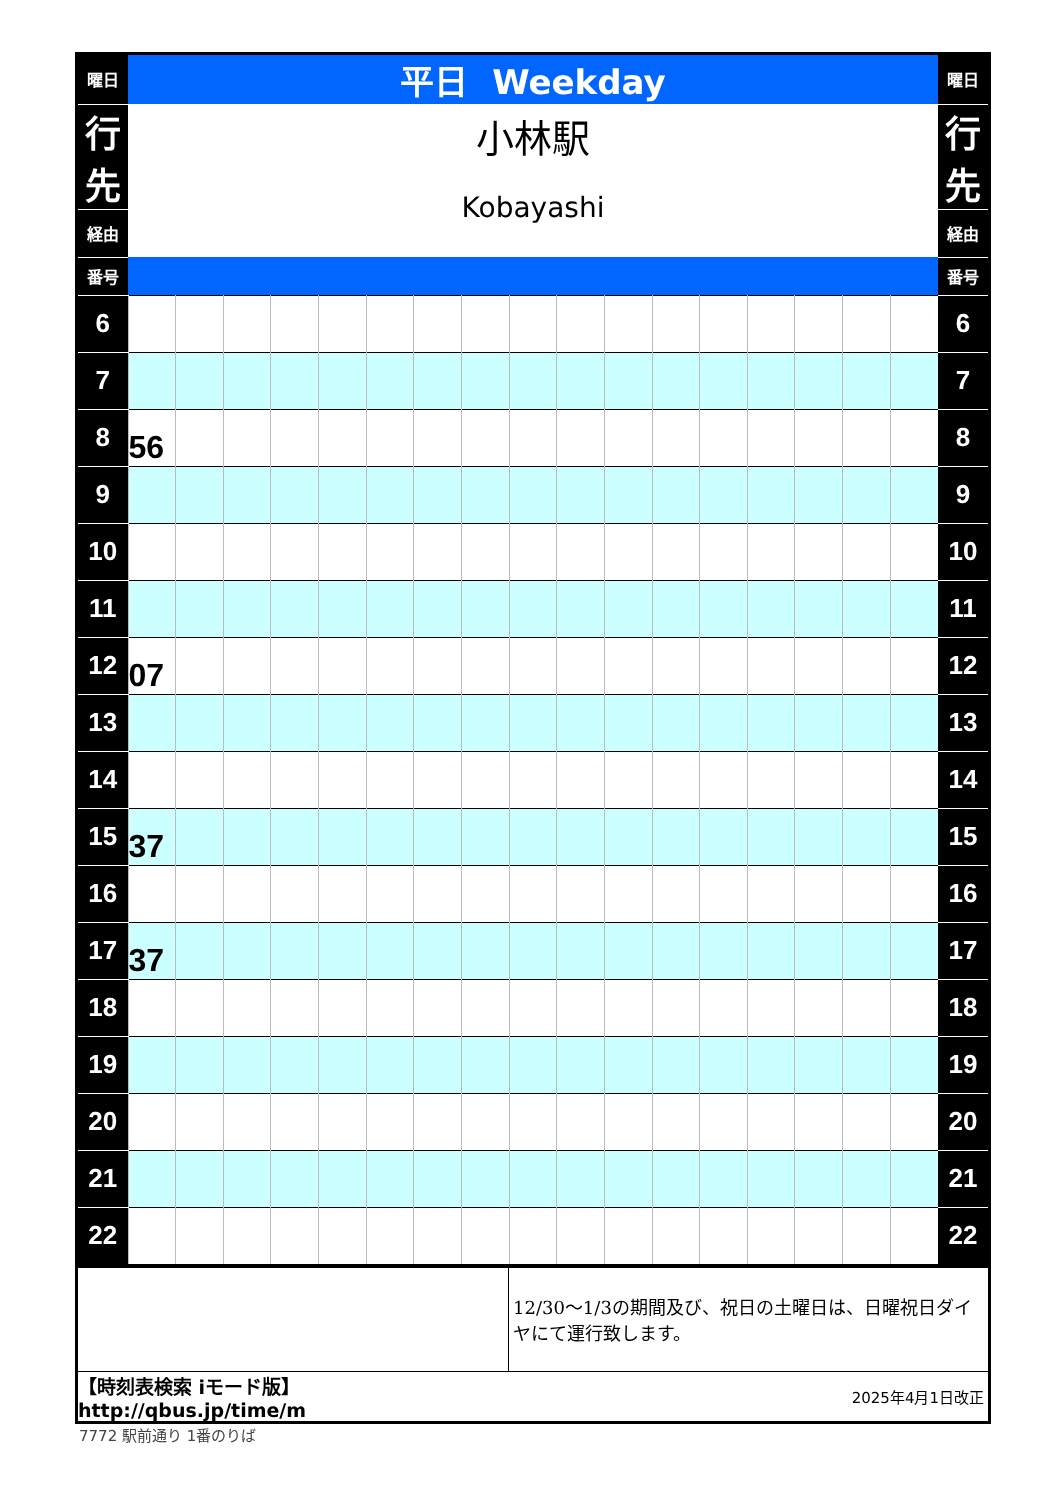| 曜日 | 平日 Weekday | | | | | | | | | | | | | | | | | 曜日 |
| --- | --- | --- | --- | --- | --- | --- | --- | --- | --- | --- | --- | --- | --- | --- | --- | --- | --- | --- |
| 行 先 | 小林駅 Kobayashi | | | | | | | | | | | | | | | | | 行 先 |
| 経由 | | | | | | | | | | | | | | | | | | 経由 |
| 番号 | | | | | | | | | | | | | | | | | | 番号 |
| 6 | | | | | | | | | | | | | | | | | | 6 |
| 7 | | | | | | | | | | | | | | | | | | 7 |
| 8 | 56 | | | | | | | | | | | | | | | | | 8 |
| 9 | | | | | | | | | | | | | | | | | | 9 |
| 10 | | | | | | | | | | | | | | | | | | 10 |
| 11 | | | | | | | | | | | | | | | | | | 11 |
| 12 | 07 | | | | | | | | | | | | | | | | | 12 |
| 13 | | | | | | | | | | | | | | | | | | 13 |
| 14 | | | | | | | | | | | | | | | | | | 14 |
| 15 | 37 | | | | | | | | | | | | | | | | | 15 |
| 16 | | | | | | | | | | | | | | | | | | 16 |
| 17 | 37 | | | | | | | | | | | | | | | | | 17 |
| 18 | | | | | | | | | | | | | | | | | | 18 |
| 19 | | | | | | | | | | | | | | | | | | 19 |
| 20 | | | | | | | | | | | | | | | | | | 20 |
| 21 | | | | | | | | | | | | | | | | | | 21 |
| 22 | | | | | | | | | | | | | | | | | | 22 |
| | 12/30～1/3の期間及び、祝日の土曜日は、日曜祝日ダイヤにて運行致します。 |
| 【時刻表検索 iモード版】http://qbus.jp/time/m | 2025年4月1日改正 |
7772 駅前通り 1番のりば